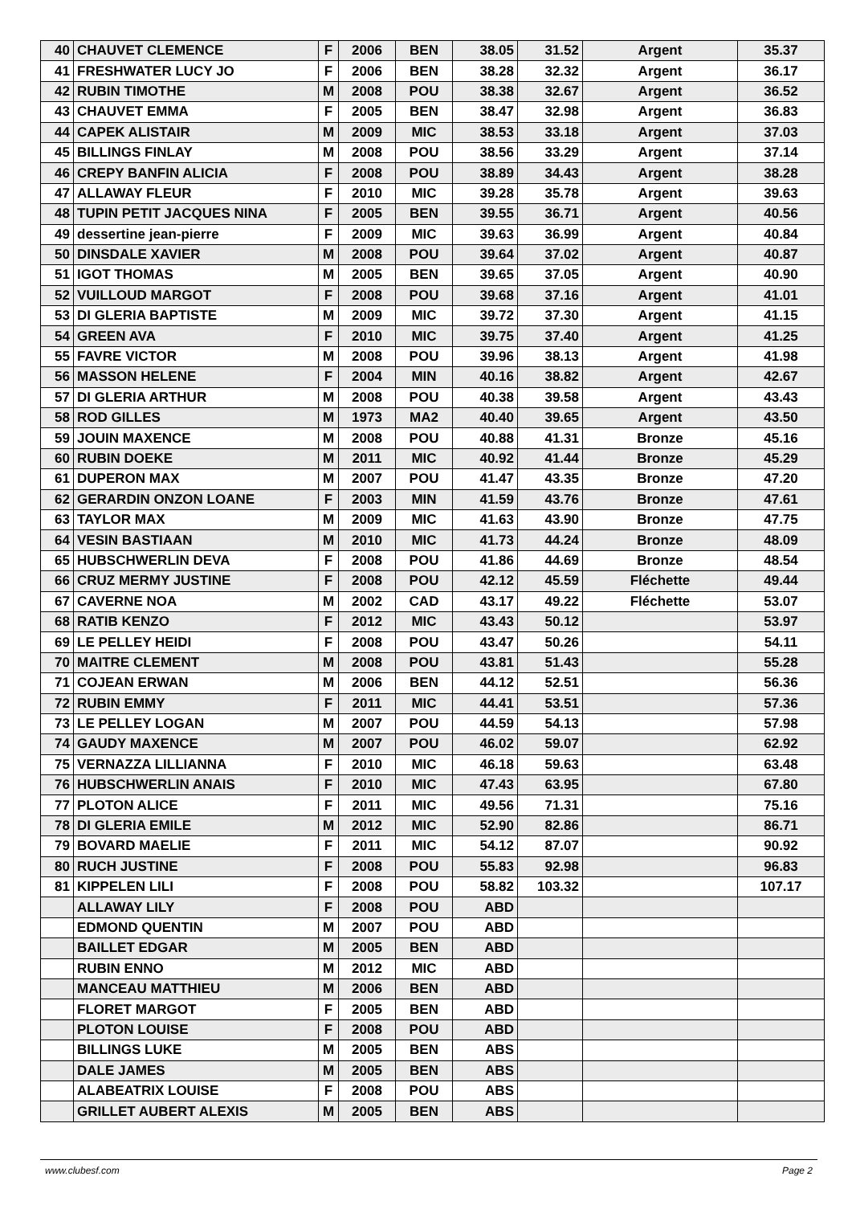| 40 | CHAUVET CLEMENCE | F | 2006 | BEN | 38.05 | 31.52 | Argent | 35.37 |
| 41 | FRESHWATER LUCY JO | F | 2006 | BEN | 38.28 | 32.32 | Argent | 36.17 |
| 42 | RUBIN TIMOTHE | M | 2008 | POU | 38.38 | 32.67 | Argent | 36.52 |
| 43 | CHAUVET EMMA | F | 2005 | BEN | 38.47 | 32.98 | Argent | 36.83 |
| 44 | CAPEK ALISTAIR | M | 2009 | MIC | 38.53 | 33.18 | Argent | 37.03 |
| 45 | BILLINGS FINLAY | M | 2008 | POU | 38.56 | 33.29 | Argent | 37.14 |
| 46 | CREPY BANFIN ALICIA | F | 2008 | POU | 38.89 | 34.43 | Argent | 38.28 |
| 47 | ALLAWAY FLEUR | F | 2010 | MIC | 39.28 | 35.78 | Argent | 39.63 |
| 48 | TUPIN PETIT JACQUES NINA | F | 2005 | BEN | 39.55 | 36.71 | Argent | 40.56 |
| 49 | dessertine jean-pierre | F | 2009 | MIC | 39.63 | 36.99 | Argent | 40.84 |
| 50 | DINSDALE XAVIER | M | 2008 | POU | 39.64 | 37.02 | Argent | 40.87 |
| 51 | IGOT THOMAS | M | 2005 | BEN | 39.65 | 37.05 | Argent | 40.90 |
| 52 | VUILLOUD MARGOT | F | 2008 | POU | 39.68 | 37.16 | Argent | 41.01 |
| 53 | DI GLERIA BAPTISTE | M | 2009 | MIC | 39.72 | 37.30 | Argent | 41.15 |
| 54 | GREEN AVA | F | 2010 | MIC | 39.75 | 37.40 | Argent | 41.25 |
| 55 | FAVRE VICTOR | M | 2008 | POU | 39.96 | 38.13 | Argent | 41.98 |
| 56 | MASSON HELENE | F | 2004 | MIN | 40.16 | 38.82 | Argent | 42.67 |
| 57 | DI GLERIA ARTHUR | M | 2008 | POU | 40.38 | 39.58 | Argent | 43.43 |
| 58 | ROD GILLES | M | 1973 | MA2 | 40.40 | 39.65 | Argent | 43.50 |
| 59 | JOUIN MAXENCE | M | 2008 | POU | 40.88 | 41.31 | Bronze | 45.16 |
| 60 | RUBIN DOEKE | M | 2011 | MIC | 40.92 | 41.44 | Bronze | 45.29 |
| 61 | DUPERON MAX | M | 2007 | POU | 41.47 | 43.35 | Bronze | 47.20 |
| 62 | GERARDIN ONZON LOANE | F | 2003 | MIN | 41.59 | 43.76 | Bronze | 47.61 |
| 63 | TAYLOR MAX | M | 2009 | MIC | 41.63 | 43.90 | Bronze | 47.75 |
| 64 | VESIN BASTIAAN | M | 2010 | MIC | 41.73 | 44.24 | Bronze | 48.09 |
| 65 | HUBSCHWERLIN DEVA | F | 2008 | POU | 41.86 | 44.69 | Bronze | 48.54 |
| 66 | CRUZ MERMY JUSTINE | F | 2008 | POU | 42.12 | 45.59 | Fléchette | 49.44 |
| 67 | CAVERNE NOA | M | 2002 | CAD | 43.17 | 49.22 | Fléchette | 53.07 |
| 68 | RATIB KENZO | F | 2012 | MIC | 43.43 | 50.12 | | 53.97 |
| 69 | LE PELLEY HEIDI | F | 2008 | POU | 43.47 | 50.26 | | 54.11 |
| 70 | MAITRE CLEMENT | M | 2008 | POU | 43.81 | 51.43 | | 55.28 |
| 71 | COJEAN ERWAN | M | 2006 | BEN | 44.12 | 52.51 | | 56.36 |
| 72 | RUBIN EMMY | F | 2011 | MIC | 44.41 | 53.51 | | 57.36 |
| 73 | LE PELLEY LOGAN | M | 2007 | POU | 44.59 | 54.13 | | 57.98 |
| 74 | GAUDY MAXENCE | M | 2007 | POU | 46.02 | 59.07 | | 62.92 |
| 75 | VERNAZZA LILLIANNA | F | 2010 | MIC | 46.18 | 59.63 | | 63.48 |
| 76 | HUBSCHWERLIN ANAIS | F | 2010 | MIC | 47.43 | 63.95 | | 67.80 |
| 77 | PLOTON ALICE | F | 2011 | MIC | 49.56 | 71.31 | | 75.16 |
| 78 | DI GLERIA EMILE | M | 2012 | MIC | 52.90 | 82.86 | | 86.71 |
| 79 | BOVARD MAELIE | F | 2011 | MIC | 54.12 | 87.07 | | 90.92 |
| 80 | RUCH JUSTINE | F | 2008 | POU | 55.83 | 92.98 | | 96.83 |
| 81 | KIPPELEN LILI | F | 2008 | POU | 58.82 | 103.32 | | 107.17 |
| | ALLAWAY LILY | F | 2008 | POU | ABD | | | |
| | EDMOND QUENTIN | M | 2007 | POU | ABD | | | |
| | BAILLET EDGAR | M | 2005 | BEN | ABD | | | |
| | RUBIN ENNO | M | 2012 | MIC | ABD | | | |
| | MANCEAU MATTHIEU | M | 2006 | BEN | ABD | | | |
| | FLORET MARGOT | F | 2005 | BEN | ABD | | | |
| | PLOTON LOUISE | F | 2008 | POU | ABD | | | |
| | BILLINGS LUKE | M | 2005 | BEN | ABS | | | |
| | DALE JAMES | M | 2005 | BEN | ABS | | | |
| | ALABEATRIX LOUISE | F | 2008 | POU | ABS | | | |
| | GRILLET AUBERT ALEXIS | M | 2005 | BEN | ABS | | | |
www.clubesf.com Page 2